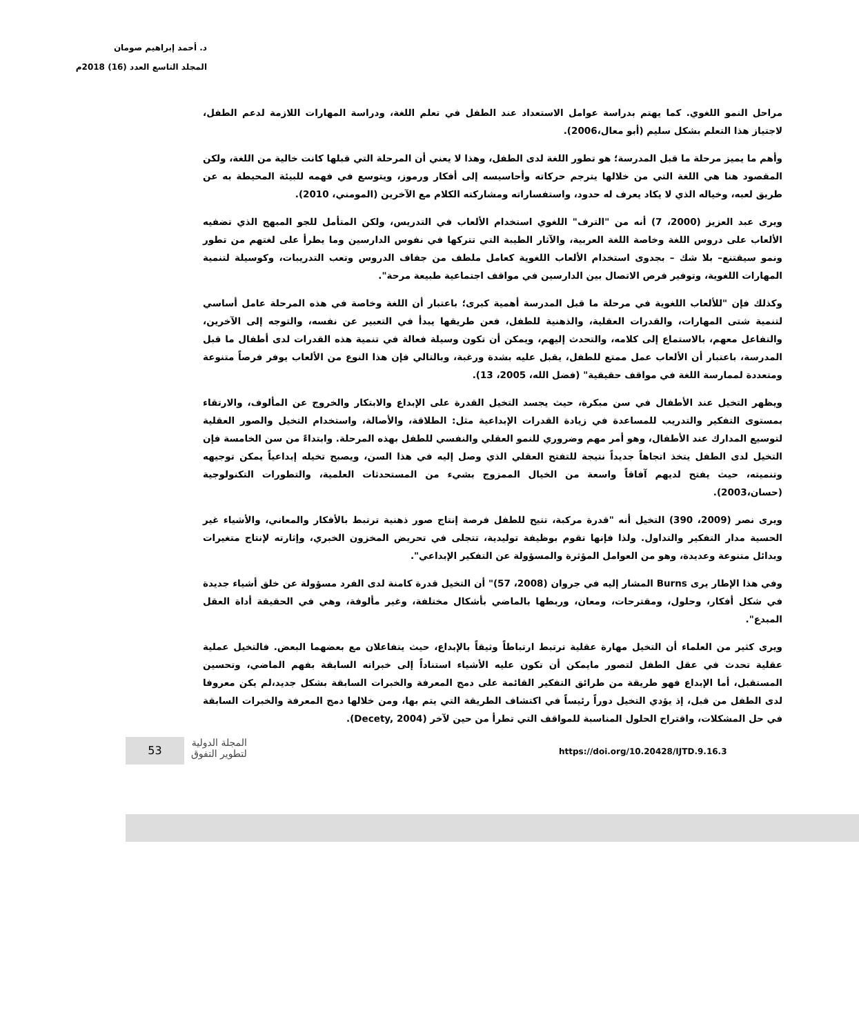د. أحمد إبراهيم صومان
المجلد التاسع العدد (16) 2018م
مراحل النمو اللغوي. كما يهتم بدراسة عوامل الاستعداد عند الطفل في تعلم اللغة، ودراسة المهارات اللازمة لدعم الطفل، لاجتياز هذا التعلم بشكل سليم (أبو معال،2006).
وأهم ما يميز مرحلة ما قبل المدرسة؛ هو تطور اللغة لدى الطفل، وهذا لا يعني أن المرحلة التي قبلها كانت خالية من اللغة، ولكن المقصود هنا هي اللغة التي من خلالها يترجم حركاته وأحاسيسه إلى أفكار ورموز، ويتوسع في فهمه للبيئة المحيطة به عن طريق لعبه، وخياله الذي لا يكاد يعرف له حدود، واستفساراته ومشاركته الكلام مع الآخرين (المومني، 2010).
ويرى عبد العزيز (2000، 7) أنه من "الترف" اللغوي استخدام الألعاب في التدريس، ولكن المتأمل للجو المبهج الذي تضفيه الألعاب على دروس اللغة وخاصة اللغة العربية، والآثار الطيبة التي تتركها في نفوس الدارسين وما يطرأ على لغتهم من تطور ونمو سيقتنع– بلا شك – بجدوى استخدام الألعاب اللغوية كعامل ملطف من جفاف الدروس وتعب التدريبات، وكوسيلة لتنمية المهارات اللغوية، وتوفير فرص الاتصال بين الدارسين في مواقف اجتماعية طبيعة مرحة".
وكذلك فإن "للألعاب اللغوية في مرحلة ما قبل المدرسة أهمية كبرى؛ باعتبار أن اللغة وخاصة في هذه المرحلة عامل أساسي لتنمية شتى المهارات، والقدرات العقلية، والذهنية للطفل، فعن طريقها يبدأ في التعبير عن نفسه، والتوجه إلى الآخرين، والتفاعل معهم، بالاستماع إلى كلامه، والتحدث إليهم، ويمكن أن تكون وسيلة فعالة في تنمية هذه القدرات لدى أطفال ما قبل المدرسة، باعتبار أن الألعاب عمل ممتع للطفل، يقبل عليه بشدة ورغبة، وبالتالي فإن هذا النوع من الألعاب يوفر فرصاً متنوعة ومتعددة لممارسة اللغة في مواقف حقيقية" (فضل الله، 2005، 13).
ويظهر التخيل عند الأطفال في سن مبكرة، حيث يجسد التخيل القدرة على الإبداع والابتكار والخروج عن المألوف، والارتقاء بمستوى التفكير والتدريب للمساعدة في زيادة القدرات الإبداعية مثل: الطلاقة، والأصالة، واستخدام التخيل والصور العقلية لتوسيع المدارك عند الأطفال، وهو أمر مهم وضروري للنمو العقلي والنفسي للطفل بهذه المرحلة. وابتداءً من سن الخامسة فإن التخيل لدى الطفل يتخذ اتجاهاً جديداً نتيجة للتفتح العقلي الذي وصل إليه في هذا السن، ويصبح تخيله إبداعياً يمكن توجيهه وتنميته، حيث يفتح لديهم آفاقاً واسعة من الخيال الممزوج بشيء من المستحدثات العلمية، والتطورات التكنولوجية (حسان،2003).
ويرى نصر (2009، 390) التخيل أنه "قدرة مركبة، تتيح للطفل فرصة إنتاج صور ذهنية ترتبط بالأفكار والمعاني، والأشياء غير الحسية مدار التفكير والتداول. ولذا فإنها تقوم بوظيفة توليدية، تتجلى في تحريض المخزون الخبري، وإثارته لإنتاج متغيرات وبدائل متنوعة وعديدة، وهو من العوامل المؤثرة والمسؤولة عن التفكير الإبداعي".
وفي هذا الإطار يرى Burns المشار إليه في جروان (2008، 57)" أن التخيل قدرة كامنة لدى الفرد مسؤولة عن خلق أشياء جديدة في شكل أفكار، وحلول، ومقترحات، ومعان، وربطها بالماضي بأشكال مختلفة، وغير مألوفة، وهي في الحقيقة أداة العقل المبدع".
ويرى كثير من العلماء أن التخيل مهارة عقلية ترتبط ارتباطاً وثيقاً بالإبداع، حيث يتفاعلان مع بعضهما البعض. فالتخيل عملية عقلية تحدث في عقل الطفل لتصور مايمكن أن تكون عليه الأشياء استناداً إلى خبراته السابقة بفهم الماضي، وتحسين المستقبل، أما الإبداع فهو طريقة من طرائق التفكير القائمة على دمج المعرفة والخبرات السابقة بشكل جديد،لم يكن معروفا لدى الطفل من قبل، إذ يؤدي التخيل دوراً رئيساً في اكتشاف الطريقة التي يتم بها، ومن خلالها دمج المعرفة والخبرات السابقة في حل المشكلات، واقتراح الحلول المناسبة للمواقف التي تطرأ من حين لآخر (Decety, 2004).
53
المجلة الدولية
لتطوير التفوق
https://doi.org/10.20428/IJTD.9.16.3